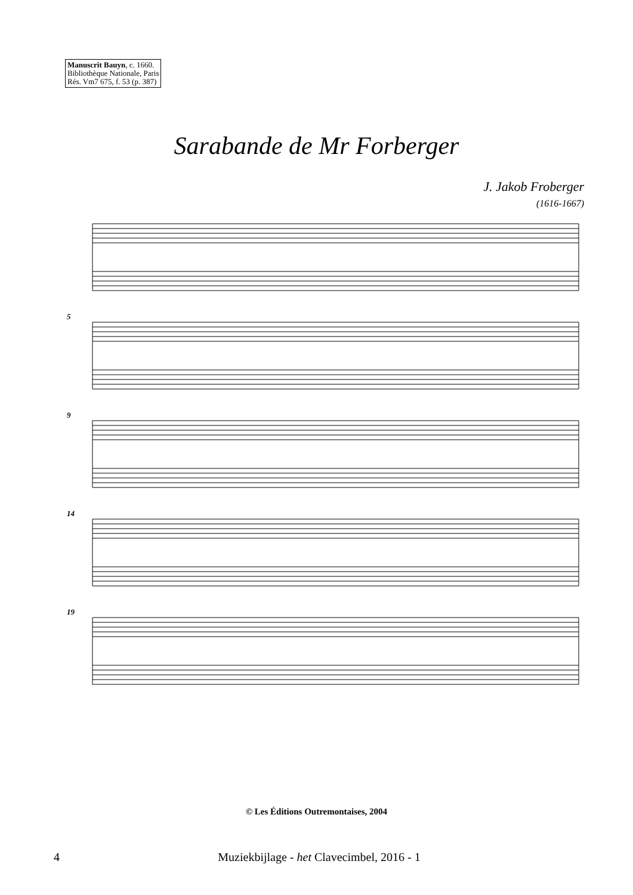Manuscrit Bauyn, c. 1660.
Bibliothèque Nationale, Paris
Rés. Vm7 675, f. 53 (p. 387)
Sarabande de Mr Forberger
J. Jakob Froberger
(1616-1667)
5
9
14
19
© Les Éditions Outremontaises, 2004
4 Muziekbijlage - het Clavecimbel, 2016 - 1